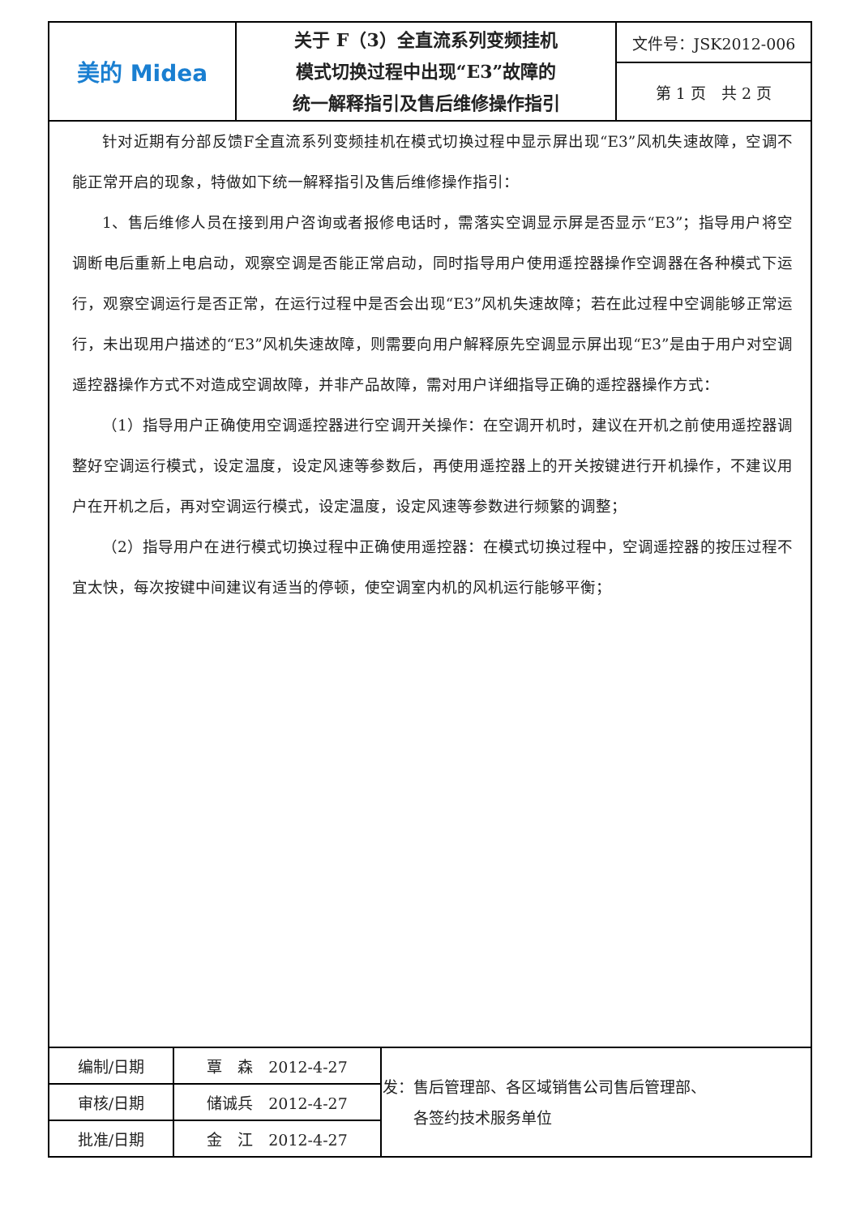| 美的 Midea | 关于 F（3）全直流系列变频挂机 模式切换过程中出现“E3”故障的 统一解释指引及售后维修操作指引 | 文件号：JSK2012-006 |
| | | 第 1 页 共 2 页 |
针对近期有分部反馈F全直流系列变频挂机在模式切换过程中显示屏出现“E3”风机失速故障，空调不能正常开启的现象，特做如下统一解释指引及售后维修操作指引：
1、售后维修人员在接到用户咨询或者报修电话时，需落实空调显示屏是否显示“E3”；指导用户将空调断电后重新上电启动，观察空调是否能正常启动，同时指导用户使用遥控器操作空调器在各种模式下运行，观察空调运行是否正常，在运行过程中是否会出现“E3”风机失速故障；若在此过程中空调能够正常运行，未出现用户描述的“E3”风机失速故障，则需要向用户解释原先空调显示屏出现“E3”是由于用户对空调遥控器操作方式不对造成空调故障，并非产品故障，需对用户详细指导正确的遥控器操作方式：
（1）指导用户正确使用空调遥控器进行空调开关操作：在空调开机时，建议在开机之前使用遥控器调整好空调运行模式，设定温度，设定风速等参数后，再使用遥控器上的开关按键进行开机操作，不建议用户在开机之后，再对空调运行模式，设定温度，设定风速等参数进行频繁的调整；
（2）指导用户在进行模式切换过程中正确使用遥控器：在模式切换过程中，空调遥控器的按压过程不宜太快，每次按键中间建议有适当的停顿，使空调室内机的风机运行能够平衡；
| 编制/日期 | 覃 森 2012-4-27 | 发：售后管理部、各区域销售公司售后管理部、 各签约技术服务单位 |
| 审核/日期 | 储诚兵 2012-4-27 | |
| 批准/日期 | 金 江 2012-4-27 | |